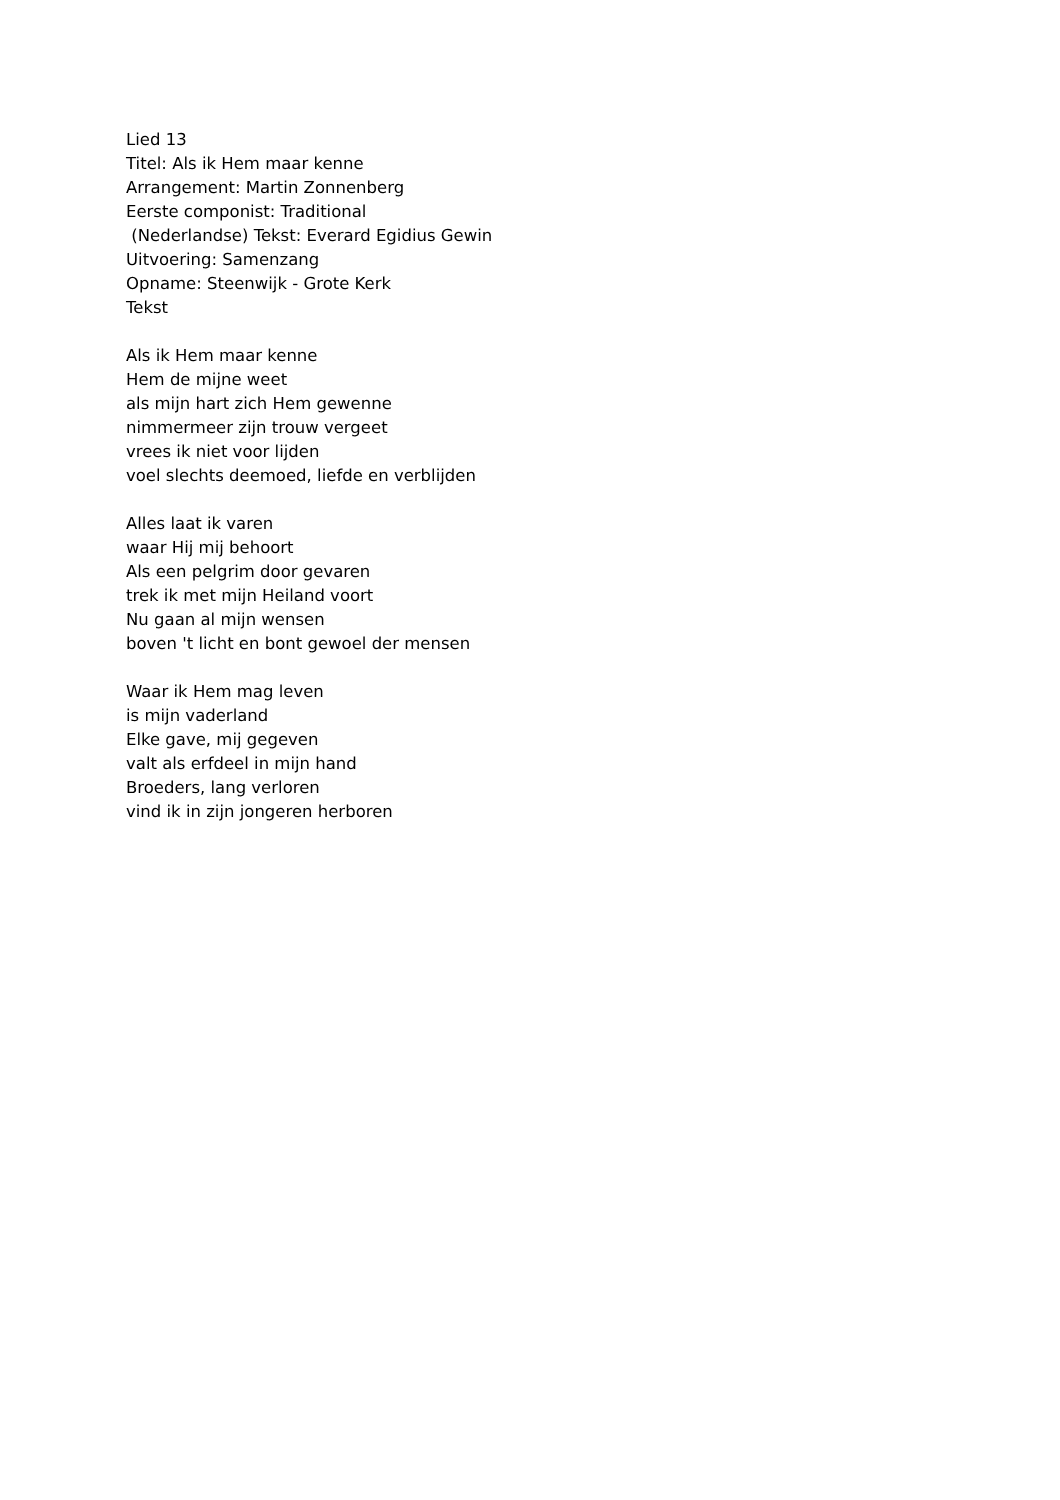Lied 13
Titel: Als ik Hem maar kenne
Arrangement: Martin Zonnenberg
Eerste componist: Traditional
(Nederlandse) Tekst: Everard Egidius Gewin
Uitvoering: Samenzang
Opname: Steenwijk - Grote Kerk
Tekst
Als ik Hem maar kenne
Hem de mijne weet
als mijn hart zich Hem gewenne
nimmermeer zijn trouw vergeet
vrees ik niet voor lijden
voel slechts deemoed, liefde en verblijden
Alles laat ik varen
waar Hij mij behoort
Als een pelgrim door gevaren
trek ik met mijn Heiland voort
Nu gaan al mijn wensen
boven 't licht en bont gewoel der mensen
Waar ik Hem mag leven
is mijn vaderland
Elke gave, mij gegeven
valt als erfdeel in mijn hand
Broeders, lang verloren
vind ik in zijn jongeren herboren